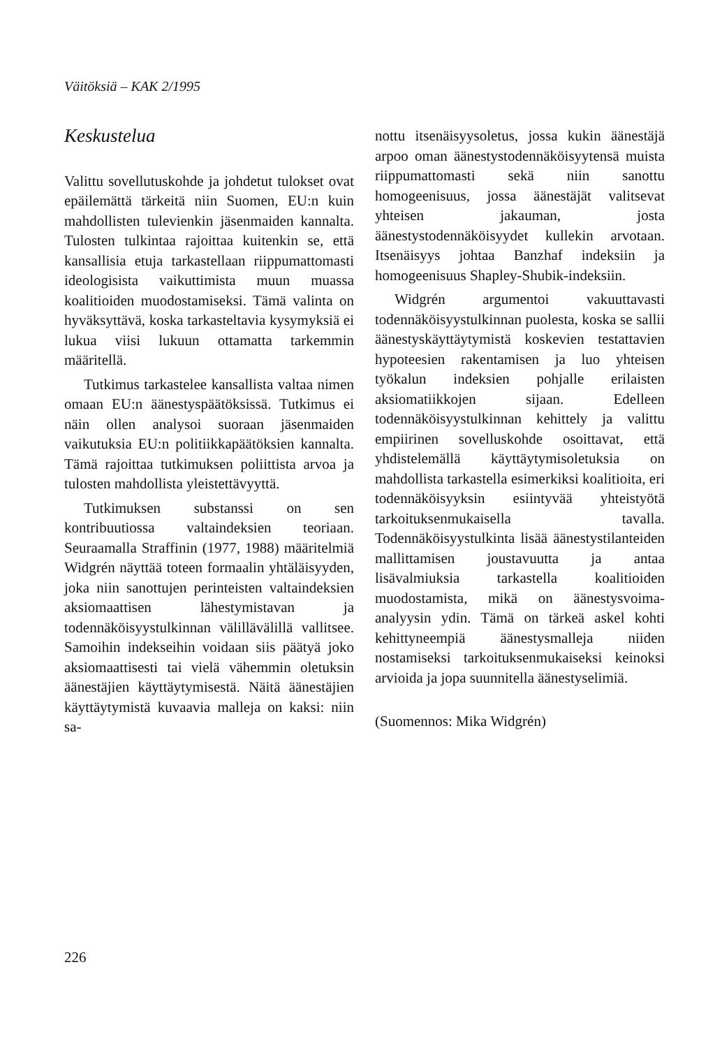Väitöksiä – KAK 2/1995
Keskustelua
Valittu sovellutuskohde ja johdetut tulokset ovat epäilemättä tärkeitä niin Suomen, EU:n kuin mahdollisten tulevienkin jäsenmaiden kannalta. Tulosten tulkintaa rajoittaa kuitenkin se, että kansallisia etuja tarkastellaan riippumattomasti ideologisista vaikuttimista muun muassa koalitioiden muodostamiseksi. Tämä valinta on hyväksyttävä, koska tarkasteltavia kysymyksiä ei lukua viisi lukuun ottamatta tarkemmin määritellä.
Tutkimus tarkastelee kansallista valtaa nimen omaan EU:n äänestyspäätöksissä. Tutkimus ei näin ollen analysoi suoraan jäsenmaiden vaikutuksia EU:n politiikkapäätöksien kannalta. Tämä rajoittaa tutkimuksen poliittista arvoa ja tulosten mahdollista yleistettävyyttä.
Tutkimuksen substanssi on sen kontribuutiossa valtaindeksien teoriaan. Seuraamalla Straffinin (1977, 1988) määritelmiä Widgrén näyttää toteen formaalin yhtäläisyyden, joka niin sanottujen perinteisten valtaindeksien aksiomaattisen lähestymistavan ja todennäköisyystulkinnan välillävälillä vallitsee. Samoihin indekseihin voidaan siis päätyä joko aksiomaattisesti tai vielä vähemmin oletuksin äänestäjien käyttäytymisestä. Näitä äänestäjien käyttäytymistä kuvaavia malleja on kaksi: niin sa-
nottu itsenäisyysoletus, jossa kukin äänestäjä arpoo oman äänestystodennäköisyytensä muista riippumattomasti sekä niin sanottu homogeenisuus, jossa äänestäjät valitsevat yhteisen jakauman, josta äänestystodennäköisyydet kullekin arvotaan. Itsenäisyys johtaa Banzhaf indeksiin ja homogeenisuus Shapley-Shubik-indeksiin.
Widgrén argumentoi vakuuttavasti todennäköisyystulkinnan puolesta, koska se sallii äänestyskäyttäytymistä koskevien testattavien hypoteesien rakentamisen ja luo yhteisen työkalun indeksien pohjalle erilaisten aksiomatiikkojen sijaan. Edelleen todennäköisyystulkinnan kehittely ja valittu empiirinen sovelluskohde osoittavat, että yhdistelemällä käyttäytymisoletuksia on mahdollista tarkastella esimerkiksi koalitioita, eri todennäköisyyksin esiintyvää yhteistyötä tarkoituksenmukaisella tavalla. Todennäköisyystulkinta lisää äänestystilanteiden mallittamisen joustavuutta ja antaa lisävalmiuksia tarkastella koalitioiden muodostamista, mikä on äänestysvoima-analyysin ydin. Tämä on tärkeä askel kohti kehittyneempiä äänestysmalleja niiden nostamiseksi tarkoituksenmukaiseksi keinoksi arvioida ja jopa suunnitella äänestyselimiä.
(Suomennos: Mika Widgrén)
226